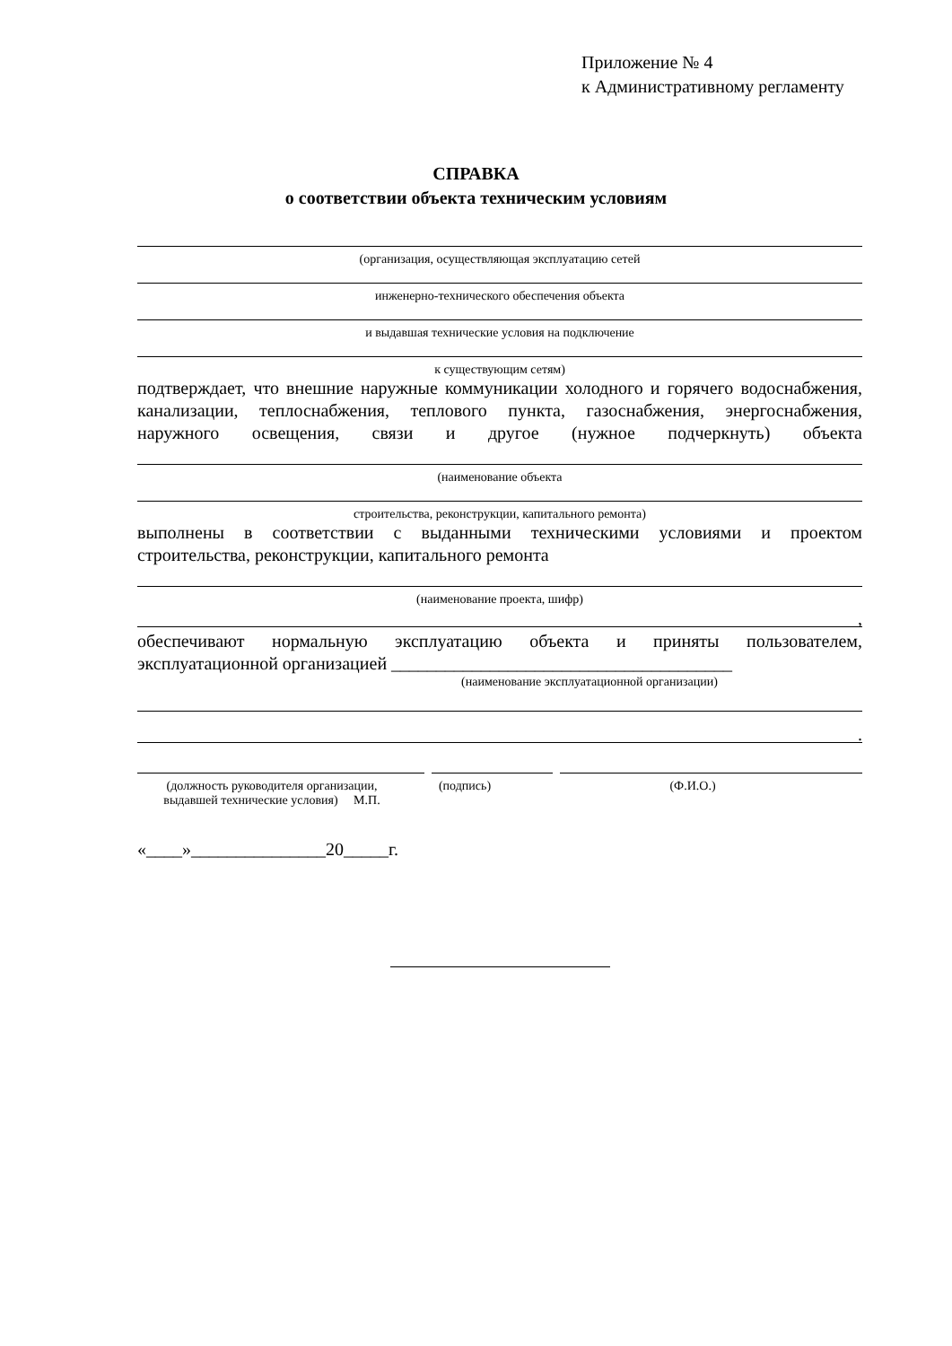Приложение № 4
к Административному регламенту
СПРАВКА
о соответствии объекта техническим условиям
(организация, осуществляющая эксплуатацию сетей
инженерно-технического обеспечения объекта
и выдавшая технические условия на подключение
к существующим сетям)
подтверждает, что внешние наружные коммуникации холодного и горячего водоснабжения, канализации, теплоснабжения, теплового пункта, газоснабжения, энергоснабжения, наружного освещения, связи и другое (нужное подчеркнуть) объекта
(наименование объекта
строительства, реконструкции, капитального ремонта)
выполнены в соответствии с выданными техническими условиями и проектом
строительства, реконструкции, капитального ремонта
(наименование проекта, шифр)
,
обеспечивают нормальную эксплуатацию объекта и приняты пользователем,
эксплуатационной организацией ______________________________________
(наименование эксплуатационной организации)
.
(должность руководителя организации,
выдавшей технические условия) М.П.
(подпись) (Ф.И.О.)
«____»_______________20_____г.